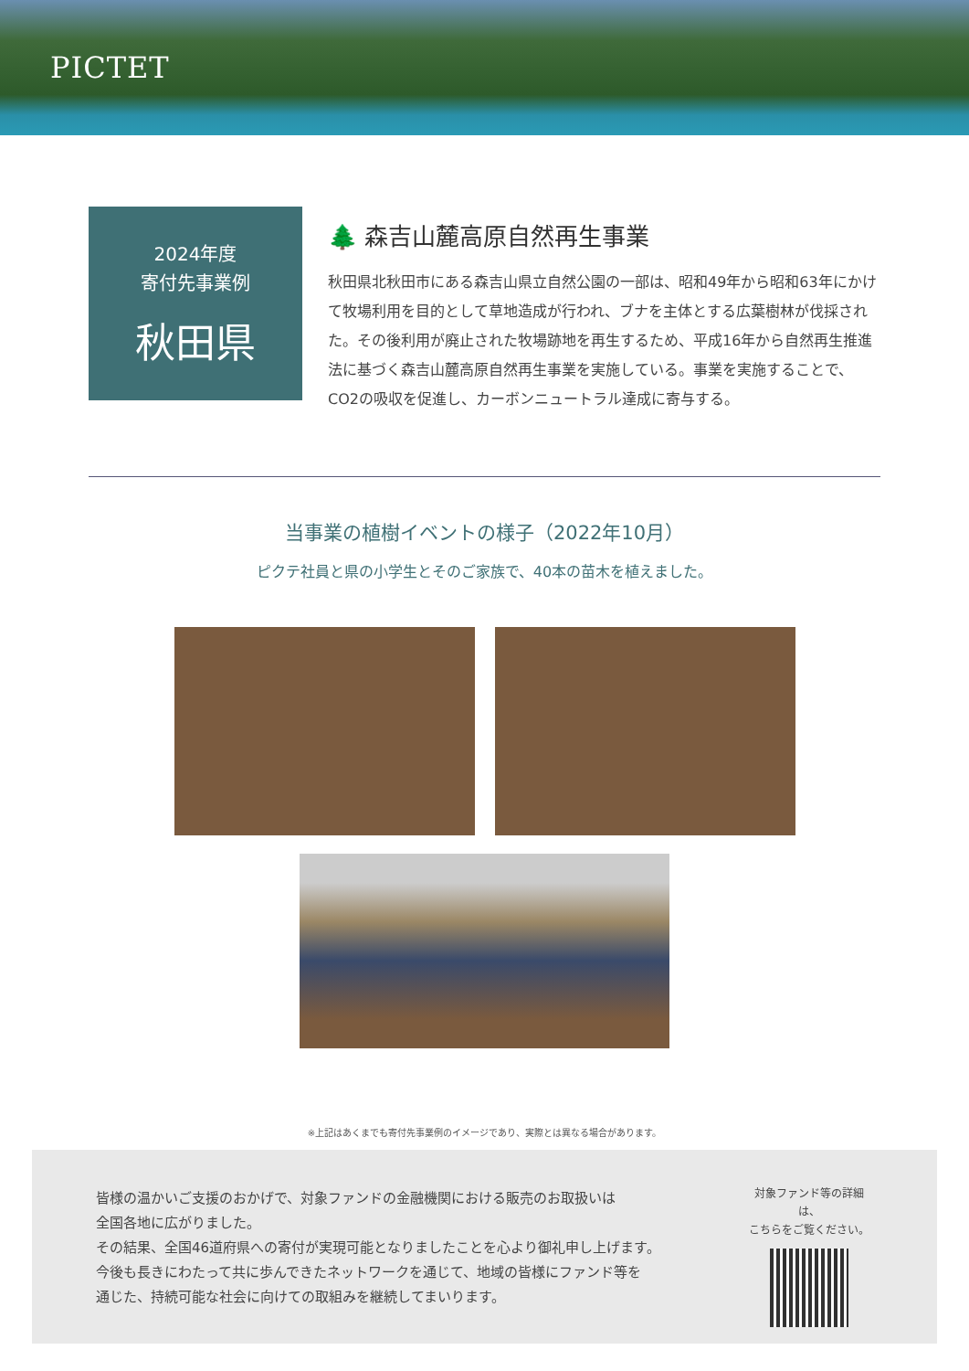PICTET
2024年度
寄付先事業例
秋田県
🌲 森吉山麓高原自然再生事業
秋田県北秋田市にある森吉山県立自然公園の一部は、昭和49年から昭和63年にかけて牧場利用を目的として草地造成が行われ、ブナを主体とする広葉樹林が伐採された。その後利用が廃止された牧場跡地を再生するため、平成16年から自然再生推進法に基づく森吉山麓高原自然再生事業を実施している。事業を実施することで、CO2の吸収を促進し、カーボンニュートラル達成に寄与する。
当事業の植樹イベントの様子（2022年10月）
ピクテ社員と県の小学生とそのご家族で、40本の苗木を植えました。
※上記はあくまでも寄付先事業例のイメージであり、実際とは異なる場合があります。
皆様の温かいご支援のおかげで、対象ファンドの金融機関における販売のお取扱いは
全国各地に広がりました。
その結果、全国46道府県への寄付が実現可能となりましたことを心より御礼申し上げます。
今後も長きにわたって共に歩んできたネットワークを通じて、地域の皆様にファンド等を
通じた、持続可能な社会に向けての取組みを継続してまいります。
対象ファンド等の詳細は、
こちらをご覧ください。